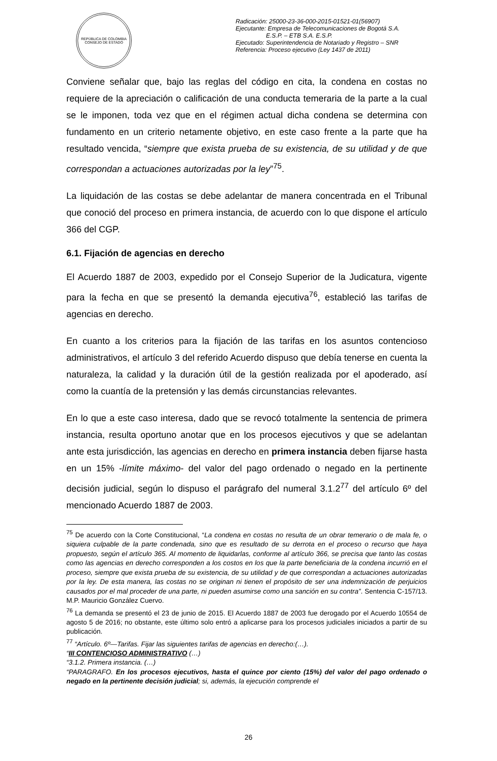REPÚBLICA DE COLOMBIA
CONSEJO DE ESTADO
Radicación: 25000-23-36-000-2015-01521-01(56907)
Ejecutante: Empresa de Telecomunicaciones de Bogotá S.A.
E.S.P. – ETB S.A. E.S.P.
Ejecutado: Superintendencia de Notariado y Registro – SNR
Referencia: Proceso ejecutivo (Ley 1437 de 2011)
Conviene señalar que, bajo las reglas del código en cita, la condena en costas no requiere de la apreciación o calificación de una conducta temeraria de la parte a la cual se le imponen, toda vez que en el régimen actual dicha condena se determina con fundamento en un criterio netamente objetivo, en este caso frente a la parte que ha resultado vencida, “siempre que exista prueba de su existencia, de su utilidad y de que correspondan a actuaciones autorizadas por la ley”<sup>75</sup>.
La liquidación de las costas se debe adelantar de manera concentrada en el Tribunal que conoció del proceso en primera instancia, de acuerdo con lo que dispone el artículo 366 del CGP.
6.1. Fijación de agencias en derecho
El Acuerdo 1887 de 2003, expedido por el Consejo Superior de la Judicatura, vigente para la fecha en que se presentó la demanda ejecutiva<sup>76</sup>, estableció las tarifas de agencias en derecho.
En cuanto a los criterios para la fijación de las tarifas en los asuntos contencioso administrativos, el artículo 3 del referido Acuerdo dispuso que debía tenerse en cuenta la naturaleza, la calidad y la duración útil de la gestión realizada por el apoderado, así como la cuantía de la pretensión y las demás circunstancias relevantes.
En lo que a este caso interesa, dado que se revocó totalmente la sentencia de primera instancia, resulta oportuno anotar que en los procesos ejecutivos y que se adelantan ante esta jurisdicción, las agencias en derecho en primera instancia deben fijarse hasta en un 15% -límite máximo- del valor del pago ordenado o negado en la pertinente decisión judicial, según lo dispuso el parágrafo del numeral 3.1.2<sup>77</sup> del artículo 6º del mencionado Acuerdo 1887 de 2003.
<sup>75</sup> De acuerdo con la Corte Constitucional, “La condena en costas no resulta de un obrar temerario o de mala fe, o siquiera culpable de la parte condenada, sino que es resultado de su derrota en el proceso o recurso que haya propuesto, según el artículo 365. Al momento de liquidarlas, conforme al artículo 366, se precisa que tanto las costas como las agencias en derecho corresponden a los costos en los que la parte beneficiaria de la condena incurrió en el proceso, siempre que exista prueba de su existencia, de su utilidad y de que correspondan a actuaciones autorizadas por la ley. De esta manera, las costas no se originan ni tienen el propósito de ser una indemnización de perjuicios causados por el mal proceder de una parte, ni pueden asumirse como una sanción en su contra”. Sentencia C-157/13. M.P. Mauricio González Cuervo.
<sup>76</sup> La demanda se presentó el 23 de junio de 2015. El Acuerdo 1887 de 2003 fue derogado por el Acuerdo 10554 de agosto 5 de 2016; no obstante, este último solo entró a aplicarse para los procesos judiciales iniciados a partir de su publicación.
<sup>77</sup> “Artículo. 6º—Tarifas. Fijar las siguientes tarifas de agencias en derecho:(…).
“III CONTENCIOSO ADMINISTRATIVO (…)
“3.1.2. Primera instancia. (…)
“PARAGRAFO. En los procesos ejecutivos, hasta el quince por ciento (15%) del valor del pago ordenado o negado en la pertinente decisión judicial; si, además, la ejecución comprende el
26